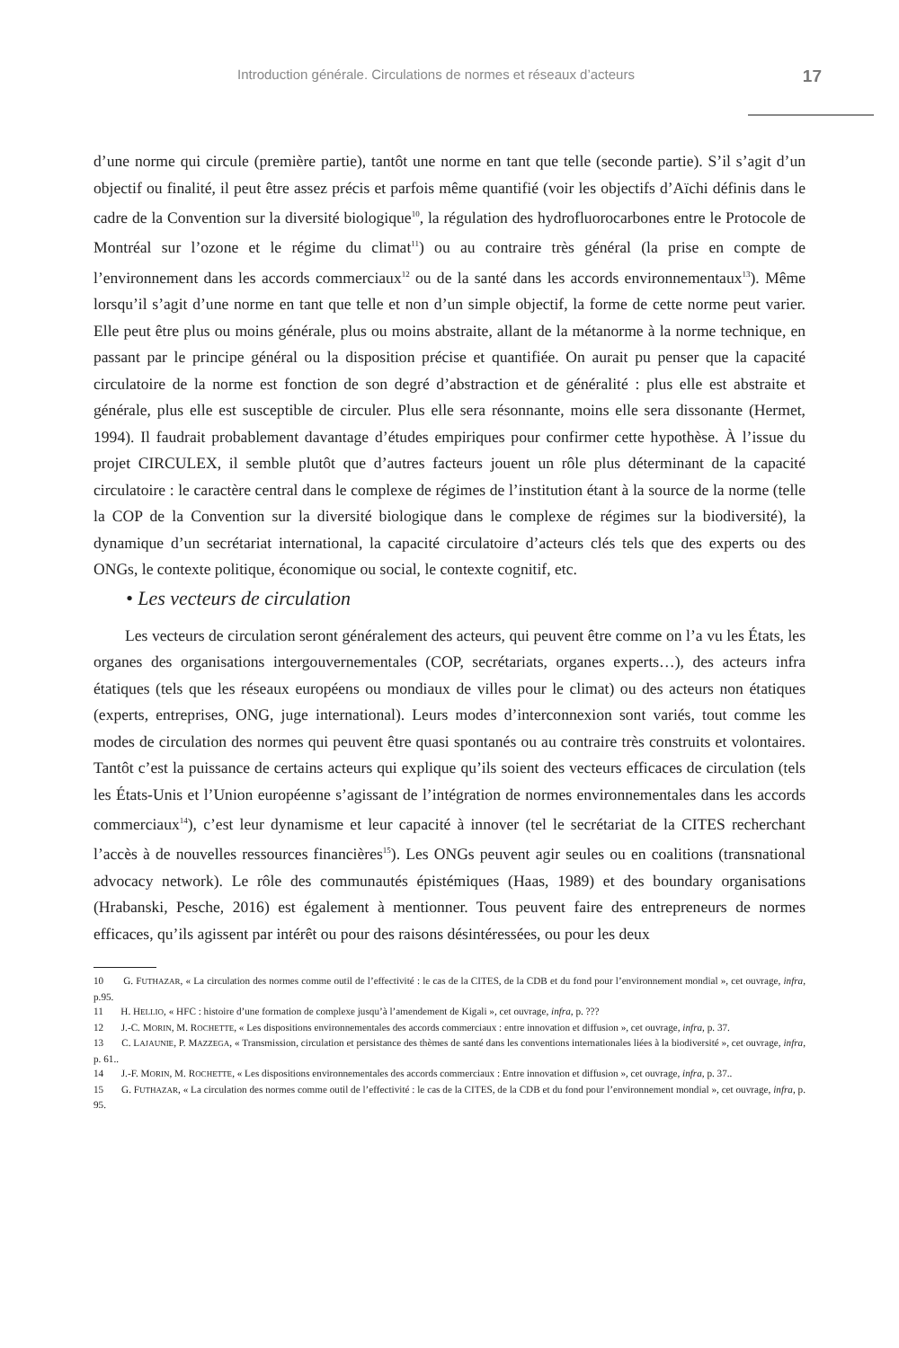Introduction générale. Circulations de normes et réseaux d’acteurs 17
d’une norme qui circule (première partie), tantôt une norme en tant que telle (seconde partie). S’il s’agit d’un objectif ou finalité, il peut être assez précis et parfois même quantifié (voir les objectifs d’Aïchi définis dans le cadre de la Convention sur la diversité biologique<sup>10</sup>, la régulation des hydrofluorocarbones entre le Protocole de Montréal sur l’ozone et le régime du climat<sup>11</sup>) ou au contraire très général (la prise en compte de l’environnement dans les accords commerciaux<sup>12</sup> ou de la santé dans les accords environnementaux<sup>13</sup>). Même lorsqu’il s’agit d’une norme en tant que telle et non d’un simple objectif, la forme de cette norme peut varier. Elle peut être plus ou moins générale, plus ou moins abstraite, allant de la métanorme à la norme technique, en passant par le principe général ou la disposition précise et quantifiée. On aurait pu penser que la capacité circulatoire de la norme est fonction de son degré d’abstraction et de généralité : plus elle est abstraite et générale, plus elle est susceptible de circuler. Plus elle sera résonnante, moins elle sera dissonante (Hermet, 1994). Il faudrait probablement davantage d’études empiriques pour confirmer cette hypothèse. À l’issue du projet CIRCULEX, il semble plutôt que d’autres facteurs jouent un rôle plus déterminant de la capacité circulatoire : le caractère central dans le complexe de régimes de l’institution étant à la source de la norme (telle la COP de la Convention sur la diversité biologique dans le complexe de régimes sur la biodiversité), la dynamique d’un secrétariat international, la capacité circulatoire d’acteurs clés tels que des experts ou des ONGs, le contexte politique, économique ou social, le contexte cognitif, etc.
• Les vecteurs de circulation
Les vecteurs de circulation seront généralement des acteurs, qui peuvent être comme on l’a vu les États, les organes des organisations intergouvernementales (COP, secrétariats, organes experts…), des acteurs infra étatiques (tels que les réseaux européens ou mondiaux de villes pour le climat) ou des acteurs non étatiques (experts, entreprises, ONG, juge international). Leurs modes d’interconnexion sont variés, tout comme les modes de circulation des normes qui peuvent être quasi spontanés ou au contraire très construits et volontaires. Tantôt c’est la puissance de certains acteurs qui explique qu’ils soient des vecteurs efficaces de circulation (tels les États-Unis et l’Union européenne s’agissant de l’intégration de normes environnementales dans les accords commerciaux<sup>14</sup>), c’est leur dynamisme et leur capacité à innover (tel le secrétariat de la CITES recherchant l’accès à de nouvelles ressources financières<sup>15</sup>). Les ONGs peuvent agir seules ou en coalitions (transnational advocacy network). Le rôle des communautés épistémiques (Haas, 1989) et des boundary organisations (Hrabanski, Pesche, 2016) est également à mentionner. Tous peuvent faire des entrepreneurs de normes efficaces, qu’ils agissent par intérêt ou pour des raisons désintéressées, ou pour les deux
10 G. FUTHAZAR, « La circulation des normes comme outil de l’effectivité : le cas de la CITES, de la CDB et du fond pour l’environnement mondial », cet ouvrage, infra, p.95.
11 H. HELLIO, « HFC : histoire d’une formation de complexe jusqu’à l’amendement de Kigali », cet ouvrage, infra, p. ???
12 J.-C. MORIN, M. ROCHETTE, « Les dispositions environnementales des accords commerciaux : entre innovation et diffusion », cet ouvrage, infra, p. 37.
13 C. LAJAUNIE, P. MAZZEGA, « Transmission, circulation et persistance des thèmes de santé dans les conventions internationales liées à la biodiversité », cet ouvrage, infra, p. 61..
14 J.-F. MORIN, M. ROCHETTE, « Les dispositions environnementales des accords commerciaux : Entre innovation et diffusion », cet ouvrage, infra, p. 37..
15 G. FUTHAZAR, « La circulation des normes comme outil de l’effectivité : le cas de la CITES, de la CDB et du fond pour l’environnement mondial », cet ouvrage, infra, p. 95.